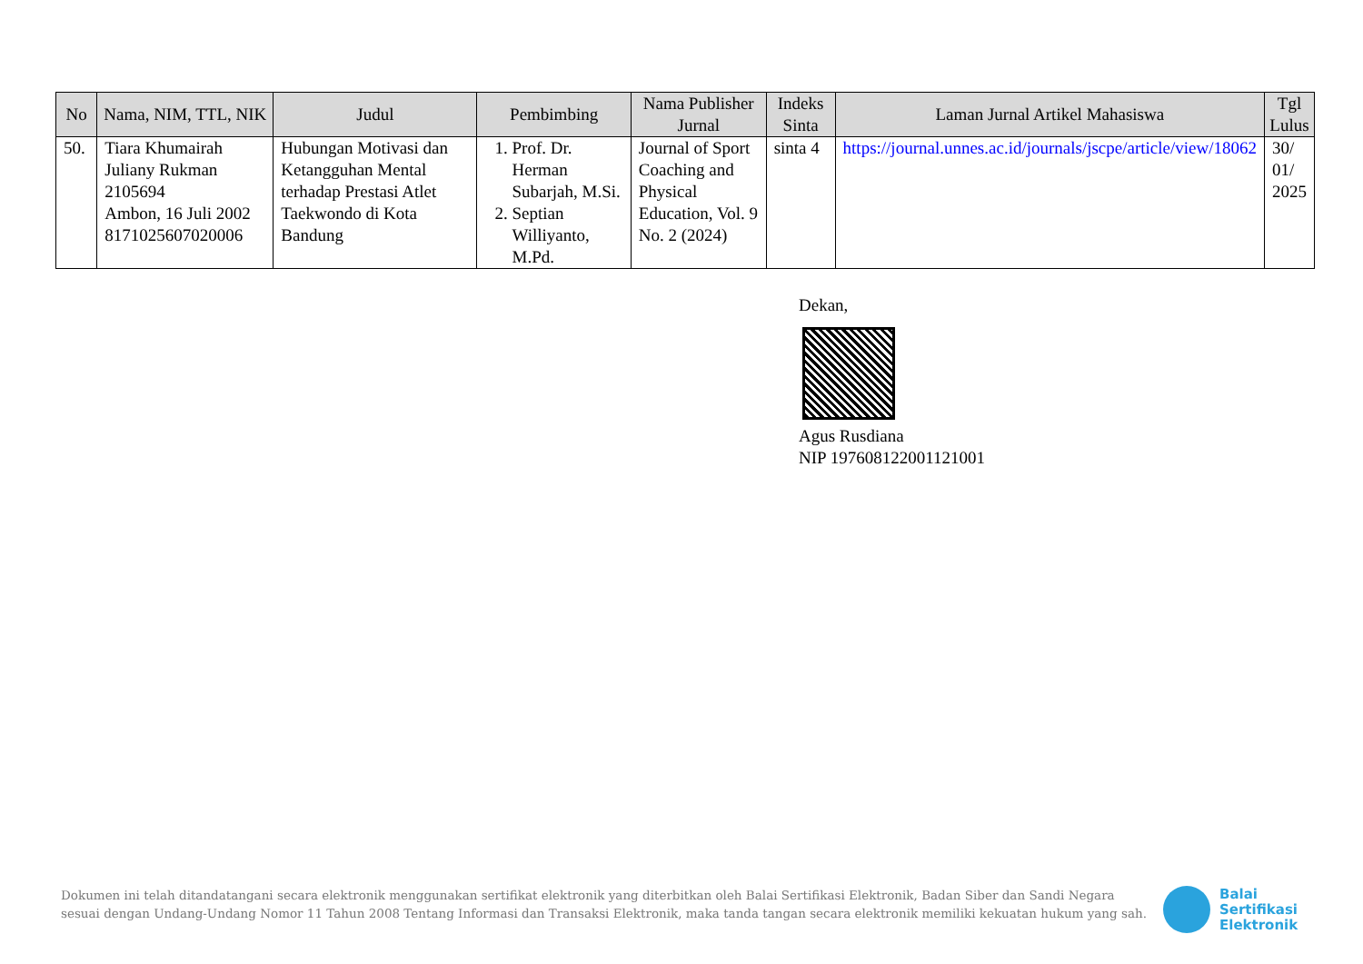| No | Nama, NIM, TTL, NIK | Judul | Pembimbing | Nama Publisher Jurnal | Indeks Sinta | Laman Jurnal Artikel Mahasiswa | Tgl Lulus |
| --- | --- | --- | --- | --- | --- | --- | --- |
| 50. | Tiara Khumairah Juliany Rukman 2105694 Ambon, 16 Juli 2002 8171025607020006 | Hubungan Motivasi dan Ketangguhan Mental terhadap Prestasi Atlet Taekwondo di Kota Bandung | 1. Prof. Dr. Herman Subarjah, M.Si. 2. Septian Williyanto, M.Pd. | Journal of Sport Coaching and Physical Education, Vol. 9 No. 2 (2024) | sinta 4 | https://journal.unnes.ac.id/journals/jscpe/article/view/18062 | 30/ 01/ 2025 |
Dekan,
Agus Rusdiana
NIP 197608122001121001
Dokumen ini telah ditandatangani secara elektronik menggunakan sertifikat elektronik yang diterbitkan oleh Balai Sertifikasi Elektronik, Badan Siber dan Sandi Negara sesuai dengan Undang-Undang Nomor 11 Tahun 2008 Tentang Informasi dan Transaksi Elektronik, maka tanda tangan secara elektronik memiliki kekuatan hukum yang sah.
Balai
Sertifikasi
Elektronik